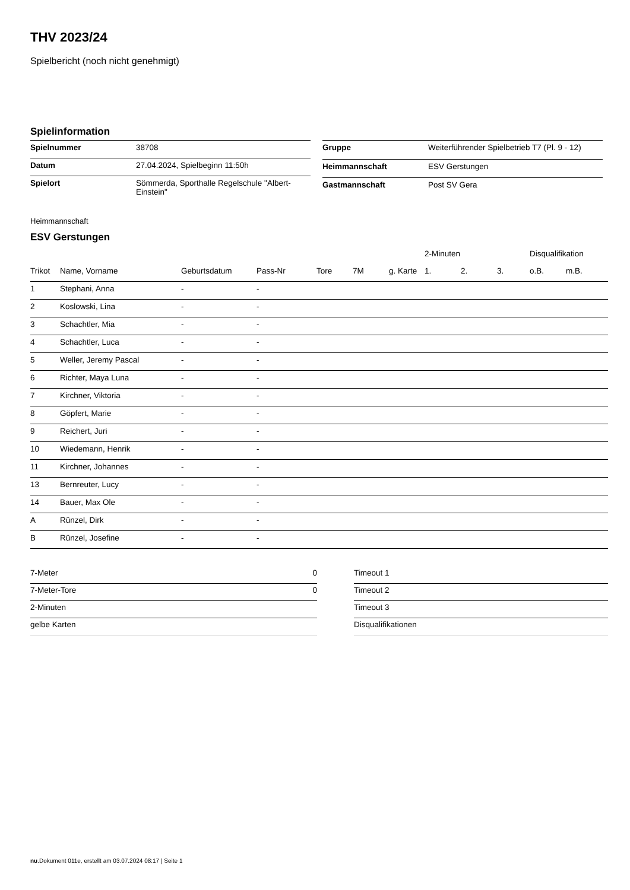THV 2023/24
Spielbericht (noch nicht genehmigt)
Spielinformation
| Spielnummer | 38708 |
| Datum | 27.04.2024, Spielbeginn 11:50h |
| Spielort | Sömmerda, Sporthalle Regelschule "Albert- Einstein" |
| Gruppe | Weiterführender Spielbetrieb T7 (Pl. 9 - 12) |
| Heimmannschaft | ESV Gerstungen |
| Gastmannschaft | Post SV Gera |
Heimmannschaft
ESV Gerstungen
| | | | | | | | 2-Minuten | | | Disqualifikation | |
| --- | --- | --- | --- | --- | --- | --- | --- | --- | --- | --- | --- |
| Trikot | Name, Vorname | Geburtsdatum | Pass-Nr | Tore | 7M | g. Karte | 1. | 2. | 3. | o.B. | m.B. |
| 1 | Stephani, Anna | - | - | | | | | | | | |
| 2 | Koslowski, Lina | - | - | | | | | | | | |
| 3 | Schachtler, Mia | - | - | | | | | | | | |
| 4 | Schachtler, Luca | - | - | | | | | | | | |
| 5 | Weller, Jeremy Pascal | - | - | | | | | | | | |
| 6 | Richter, Maya Luna | - | - | | | | | | | | |
| 7 | Kirchner, Viktoria | - | - | | | | | | | | |
| 8 | Göpfert, Marie | - | - | | | | | | | | |
| 9 | Reichert, Juri | - | - | | | | | | | | |
| 10 | Wiedemann, Henrik | - | - | | | | | | | | |
| 11 | Kirchner, Johannes | - | - | | | | | | | | |
| 13 | Bernreuter, Lucy | - | - | | | | | | | | |
| 14 | Bauer, Max Ole | - | - | | | | | | | | |
| A | Rünzel, Dirk | - | - | | | | | | | | |
| B | Rünzel, Josefine | - | - | | | | | | | | |
| 7-Meter | 0 |
| 7-Meter-Tore | 0 |
| 2-Minuten | |
| gelbe Karten | |
| Timeout 1 |
| Timeout 2 |
| Timeout 3 |
| Disqualifikationen |
nu.Dokument 011e, erstellt am 03.07.2024 08:17 | Seite 1